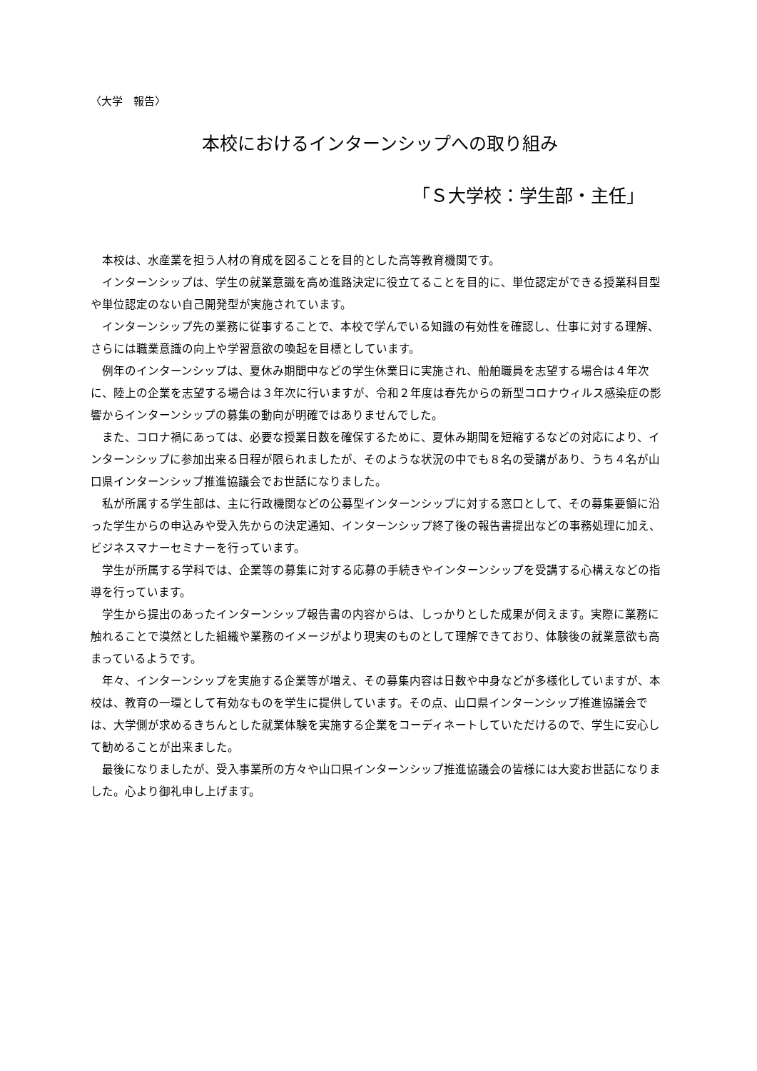〈大学　報告〉
本校におけるインターンシップへの取り組み
「Ｓ大学校：学生部・主任」
本校は、水産業を担う人材の育成を図ることを目的とした高等教育機関です。
インターンシップは、学生の就業意識を高め進路決定に役立てることを目的に、単位認定ができる授業科目型や単位認定のない自己開発型が実施されています。
インターンシップ先の業務に従事することで、本校で学んでいる知識の有効性を確認し、仕事に対する理解、さらには職業意識の向上や学習意欲の喚起を目標としています。
例年のインターンシップは、夏休み期間中などの学生休業日に実施され、船舶職員を志望する場合は４年次に、陸上の企業を志望する場合は３年次に行いますが、令和２年度は春先からの新型コロナウィルス感染症の影響からインターンシップの募集の動向が明確ではありませんでした。
また、コロナ禍にあっては、必要な授業日数を確保するために、夏休み期間を短縮するなどの対応により、インターンシップに参加出来る日程が限られましたが、そのような状況の中でも８名の受講があり、うち４名が山口県インターンシップ推進協議会でお世話になりました。
私が所属する学生部は、主に行政機関などの公募型インターンシップに対する窓口として、その募集要領に沿った学生からの申込みや受入先からの決定通知、インターンシップ終了後の報告書提出などの事務処理に加え、ビジネスマナーセミナーを行っています。
学生が所属する学科では、企業等の募集に対する応募の手続きやインターンシップを受講する心構えなどの指導を行っています。
学生から提出のあったインターンシップ報告書の内容からは、しっかりとした成果が伺えます。実際に業務に触れることで漠然とした組織や業務のイメージがより現実のものとして理解できており、体験後の就業意欲も高まっているようです。
年々、インターンシップを実施する企業等が増え、その募集内容は日数や中身などが多様化していますが、本校は、教育の一環として有効なものを学生に提供しています。その点、山口県インターンシップ推進協議会では、大学側が求めるきちんとした就業体験を実施する企業をコーディネートしていただけるので、学生に安心して勧めることが出来ました。
最後になりましたが、受入事業所の方々や山口県インターンシップ推進協議会の皆様には大変お世話になりました。心より御礼申し上げます。